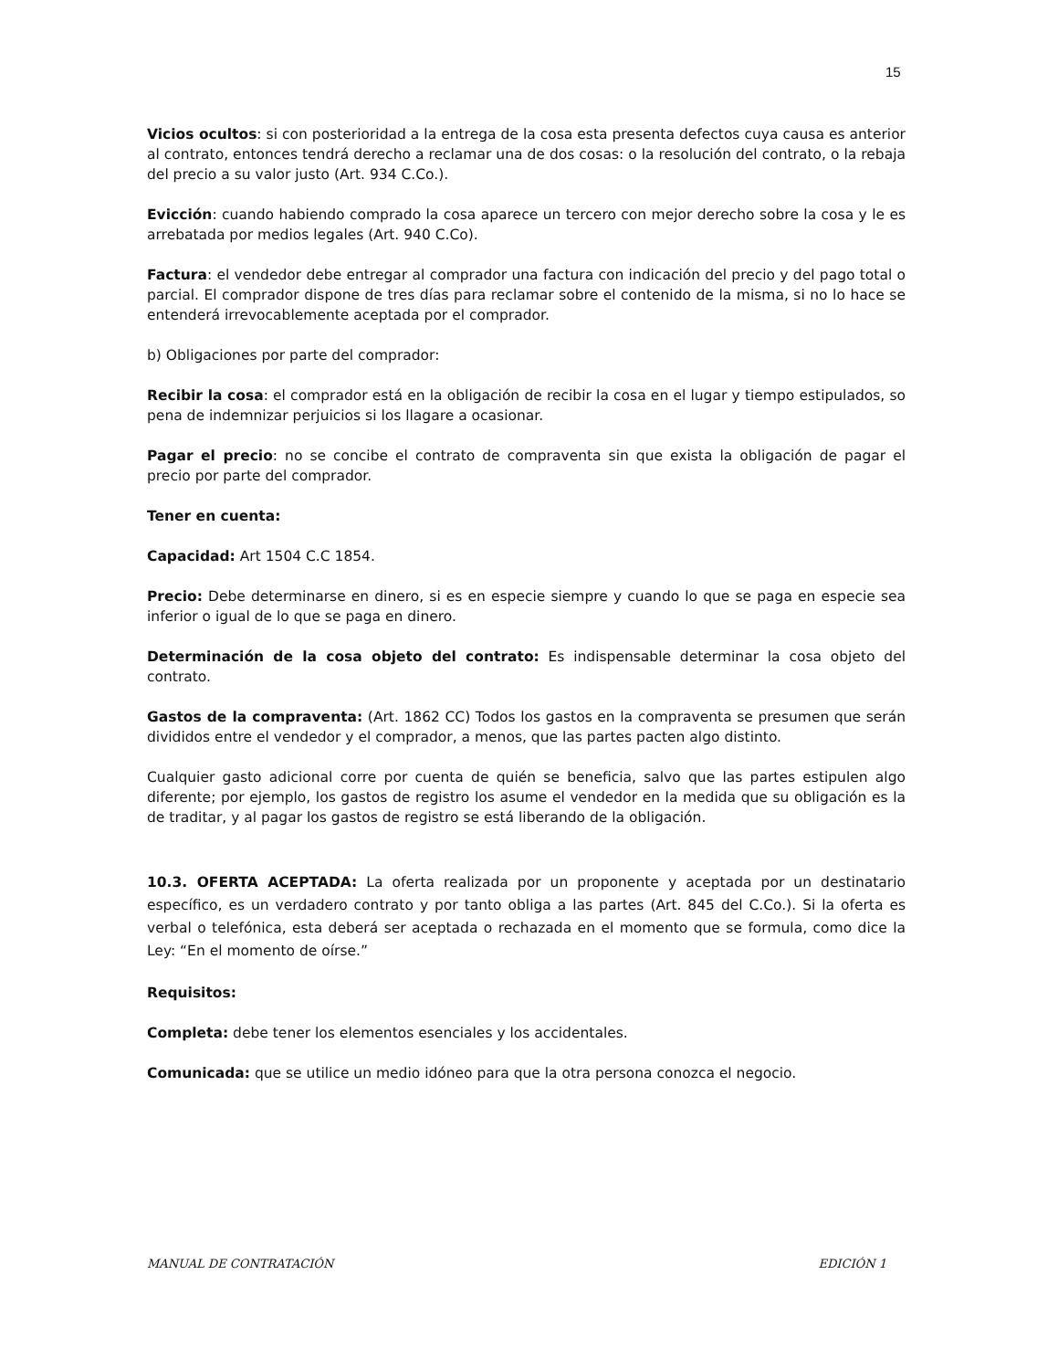15
Vicios ocultos: si con posterioridad a la entrega de la cosa esta presenta defectos cuya causa es anterior al contrato, entonces tendrá derecho a reclamar una de dos cosas: o la resolución del contrato, o la rebaja del precio a su valor justo (Art. 934 C.Co.).
Evicción: cuando habiendo comprado la cosa aparece un tercero con mejor derecho sobre la cosa y le es arrebatada por medios legales (Art. 940 C.Co).
Factura: el vendedor debe entregar al comprador una factura con indicación del precio y del pago total o parcial. El comprador dispone de tres días para reclamar sobre el contenido de la misma, si no lo hace se entenderá irrevocablemente aceptada por el comprador.
b) Obligaciones por parte del comprador:
Recibir la cosa: el comprador está en la obligación de recibir la cosa en el lugar y tiempo estipulados, so pena de indemnizar perjuicios si los llagare a ocasionar.
Pagar el precio: no se concibe el contrato de compraventa sin que exista la obligación de pagar el precio por parte del comprador.
Tener en cuenta:
Capacidad: Art 1504 C.C 1854.
Precio: Debe determinarse en dinero, si es en especie siempre y cuando lo que se paga en especie sea inferior o igual de lo que se paga en dinero.
Determinación de la cosa objeto del contrato: Es indispensable determinar la cosa objeto del contrato.
Gastos de la compraventa: (Art. 1862 CC) Todos los gastos en la compraventa se presumen que serán divididos entre el vendedor y el comprador, a menos, que las partes pacten algo distinto.
Cualquier gasto adicional corre por cuenta de quién se beneficia, salvo que las partes estipulen algo diferente; por ejemplo, los gastos de registro los asume el vendedor en la medida que su obligación es la de traditar, y al pagar los gastos de registro se está liberando de la obligación.
10.3. OFERTA ACEPTADA: La oferta realizada por un proponente y aceptada por un destinatario específico, es un verdadero contrato y por tanto obliga a las partes (Art. 845 del C.Co.). Si la oferta es verbal o telefónica, esta deberá ser aceptada o rechazada en el momento que se formula, como dice la Ley: “En el momento de oírse.”
Requisitos:
Completa: debe tener los elementos esenciales y los accidentales.
Comunicada: que se utilice un medio idóneo para que la otra persona conozca el negocio.
MANUAL DE CONTRATACIÓN EDICIÓN 1